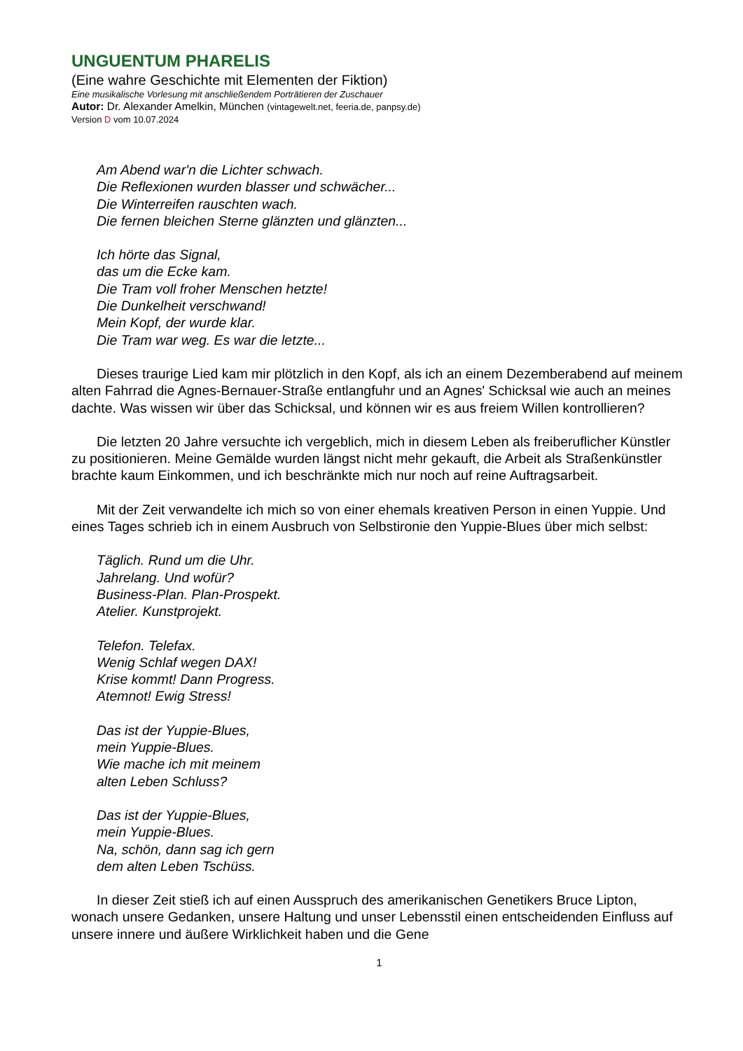UNGUENTUM PHARELIS
(Eine wahre Geschichte mit Elementen der Fiktion)
Eine musikalische Vorlesung mit anschließendem Porträtieren der Zuschauer
Autor: Dr. Alexander Amelkin, München (vintagewelt.net, feeria.de, panpsy.de)
Version D vom 10.07.2024
Am Abend war'n die Lichter schwach.
Die Reflexionen wurden blasser und schwächer...
Die Winterreifen rauschten wach.
Die fernen bleichen Sterne glänzten und glänzten...
Ich hörte das Signal,
das um die Ecke kam.
Die Tram voll froher Menschen hetzte!
Die Dunkelheit verschwand!
Mein Kopf, der wurde klar.
Die Tram war weg. Es war die letzte...
Dieses traurige Lied kam mir plötzlich in den Kopf, als ich an einem Dezemberabend auf meinem alten Fahrrad die Agnes-Bernauer-Straße entlangfuhr und an Agnes' Schicksal wie auch an meines dachte. Was wissen wir über das Schicksal, und können wir es aus freiem Willen kontrollieren?
Die letzten 20 Jahre versuchte ich vergeblich, mich in diesem Leben als freiberuflicher Künstler zu positionieren. Meine Gemälde wurden längst nicht mehr gekauft, die Arbeit als Straßenkünstler brachte kaum Einkommen, und ich beschränkte mich nur noch auf reine Auftragsarbeit.
Mit der Zeit verwandelte ich mich so von einer ehemals kreativen Person in einen Yuppie. Und eines Tages schrieb ich in einem Ausbruch von Selbstironie den Yuppie-Blues über mich selbst:
Täglich. Rund um die Uhr.
Jahrelang. Und wofür?
Business-Plan. Plan-Prospekt.
Atelier. Kunstprojekt.
Telefon. Telefax.
Wenig Schlaf wegen DAX!
Krise kommt! Dann Progress.
Atemnot! Ewig Stress!
Das ist der Yuppie-Blues,
mein Yuppie-Blues.
Wie mache ich mit meinem
alten Leben Schluss?
Das ist der Yuppie-Blues,
mein Yuppie-Blues.
Na, schön, dann sag ich gern
dem alten Leben Tschüss.
In dieser Zeit stieß ich auf einen Ausspruch des amerikanischen Genetikers Bruce Lipton, wonach unsere Gedanken, unsere Haltung und unser Lebensstil einen entscheidenden Einfluss auf unsere innere und äußere Wirklichkeit haben und die Gene
1